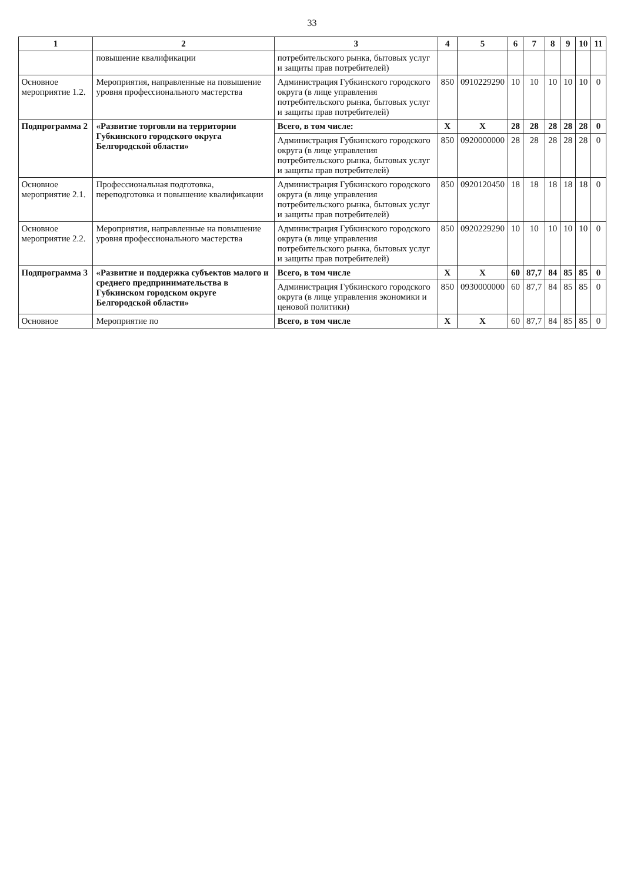33
| 1 | 2 | 3 | 4 | 5 | 6 | 7 | 8 | 9 | 10 | 11 |
| --- | --- | --- | --- | --- | --- | --- | --- | --- | --- | --- |
| | повышение квалификации | потребительского рынка, бытовых услуг и защиты прав потребителей) | | | | | | | | |
| Основное мероприятие 1.2. | Мероприятия, направленные на повышение уровня профессионального мастерства | Администрация Губкинского городского округа (в лице управления потребительского рынка, бытовых услуг и защиты прав потребителей) | 850 | 0910229290 | 10 | 10 | 10 | 10 | 10 | 0 |
| Подпрограмма 2 | «Развитие торговли на территории Губкинского городского округа Белгородской области» | Всего, в том числе: | X | X | 28 | 28 | 28 | 28 | 28 | 0 |
| | | Администрация Губкинского городского округа (в лице управления потребительского рынка, бытовых услуг и защиты прав потребителей) | 850 | 0920000000 | 28 | 28 | 28 | 28 | 28 | 0 |
| Основное мероприятие 2.1. | Профессиональная подготовка, переподготовка и повышение квалификации | Администрация Губкинского городского округа (в лице управления потребительского рынка, бытовых услуг и защиты прав потребителей) | 850 | 0920120450 | 18 | 18 | 18 | 18 | 18 | 0 |
| Основное мероприятие 2.2. | Мероприятия, направленные на повышение уровня профессионального мастерства | Администрация Губкинского городского округа (в лице управления потребительского рынка, бытовых услуг и защиты прав потребителей) | 850 | 0920229290 | 10 | 10 | 10 | 10 | 10 | 0 |
| Подпрограмма 3 | «Развитие и поддержка субъектов малого и среднего предпринимательства в Губкинском городском округе Белгородской области» | Всего, в том числе | X | X | 60 | 87,7 | 84 | 85 | 85 | 0 |
| | | Администрация Губкинского городского округа (в лице управления экономики и ценовой политики) | 850 | 0930000000 | 60 | 87,7 | 84 | 85 | 85 | 0 |
| Основное | Мероприятие по | Всего, в том числе | X | X | 60 | 87,7 | 84 | 85 | 85 | 0 |